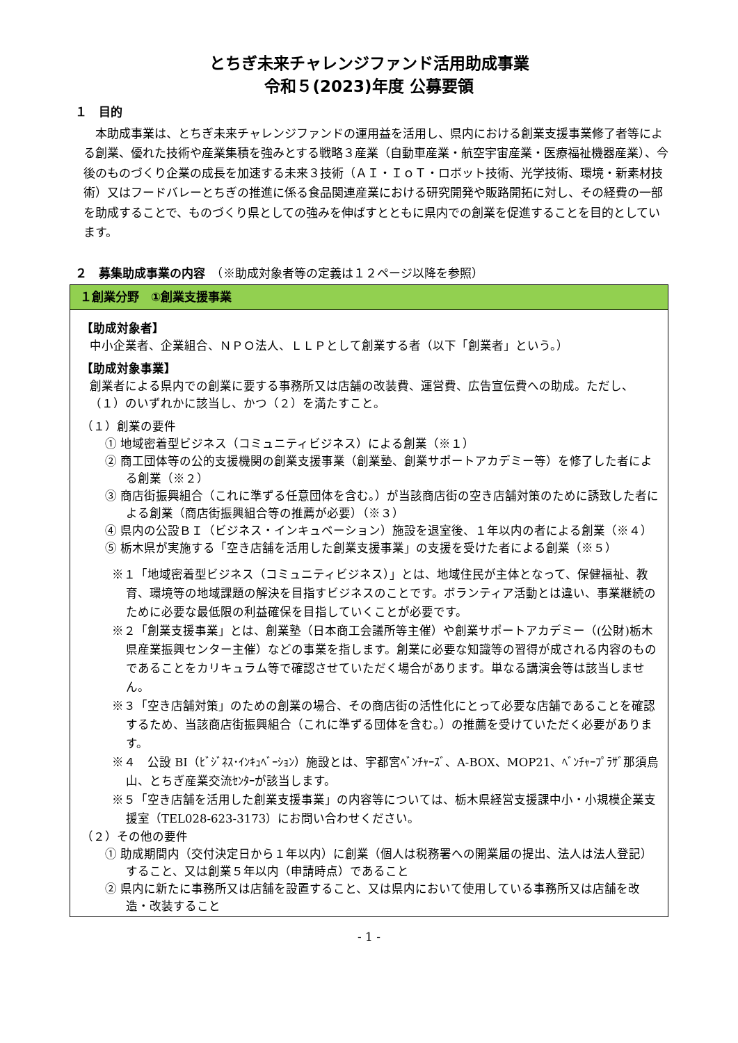とちぎ未来チャレンジファンド活用助成事業
令和５(2023)年度 公募要領
１　目的
本助成事業は、とちぎ未来チャレンジファンドの運用益を活用し、県内における創業支援事業修了者等による創業、優れた技術や産業集積を強みとする戦略３産業（自動車産業・航空宇宙産業・医療福祉機器産業）、今後のものづくり企業の成長を加速する未来３技術（ＡＩ・ＩｏＴ・ロボット技術、光学技術、環境・新素材技術）又はフードバレーとちぎの推進に係る食品関連産業における研究開発や販路開拓に対し、その経費の一部を助成することで、ものづくり県としての強みを伸ばすとともに県内での創業を促進することを目的としています。
２　募集助成事業の内容　（※助成対象者等の定義は１２ページ以降を参照）
１創業分野　①創業支援事業
【助成対象者】
中小企業者、企業組合、ＮＰＯ法人、ＬＬＰとして創業する者（以下「創業者」という。）
【助成対象事業】
創業者による県内での創業に要する事務所又は店舗の改装費、運営費、広告宣伝費への助成。ただし、（１）のいずれかに該当し、かつ（２）を満たすこと。
（１）創業の要件
① 地域密着型ビジネス（コミュニティビジネス）による創業（※１）
② 商工団体等の公的支援機関の創業支援事業（創業塾、創業サポートアカデミー等）を修了した者による創業（※２）
③ 商店街振興組合（これに準ずる任意団体を含む。）が当該商店街の空き店舗対策のために誘致した者による創業（商店街振興組合等の推薦が必要）（※３）
④ 県内の公設ＢＩ（ビジネス・インキュベーション）施設を退室後、１年以内の者による創業（※４）
⑤ 栃木県が実施する「空き店舗を活用した創業支援事業」の支援を受けた者による創業（※５）
※１「地域密着型ビジネス（コミュニティビジネス）」とは、地域住民が主体となって、保健福祉、教育、環境等の地域課題の解決を目指すビジネスのことです。ボランティア活動とは違い、事業継続のために必要な最低限の利益確保を目指していくことが必要です。
※２「創業支援事業」とは、創業塾（日本商工会議所等主催）や創業サポートアカデミー（(公財)栃木県産業振興センター主催）などの事業を指します。創業に必要な知識等の習得が成される内容のものであることをカリキュラム等で確認させていただく場合があります。単なる講演会等は該当しません。
※３「空き店舗対策」のための創業の場合、その商店街の活性化にとって必要な店舗であることを確認するため、当該商店街振興組合（これに準ずる団体を含む。）の推薦を受けていただく必要があります。
※４　公設 BI（ﾋﾞｼﾞﾈｽ･ｲﾝｷｭﾍﾞｰｼｮﾝ）施設とは、宇都宮ﾍﾞﾝﾁｬｰｽﾞ、A-BOX、MOP21、ﾍﾞﾝﾁｬｰﾌﾟﾗｻﾞ那須烏山、とちぎ産業交流ｾﾝﾀｰが該当します。
※５「空き店舗を活用した創業支援事業」の内容等については、栃木県経営支援課中小・小規模企業支援室（TEL028-623-3173）にお問い合わせください。
（２）その他の要件
① 助成期間内（交付決定日から１年以内）に創業（個人は税務署への開業届の提出、法人は法人登記）すること、又は創業５年以内（申請時点）であること
② 県内に新たに事務所又は店舗を設置すること、又は県内において使用している事務所又は店舗を改造・改装すること
- 1 -